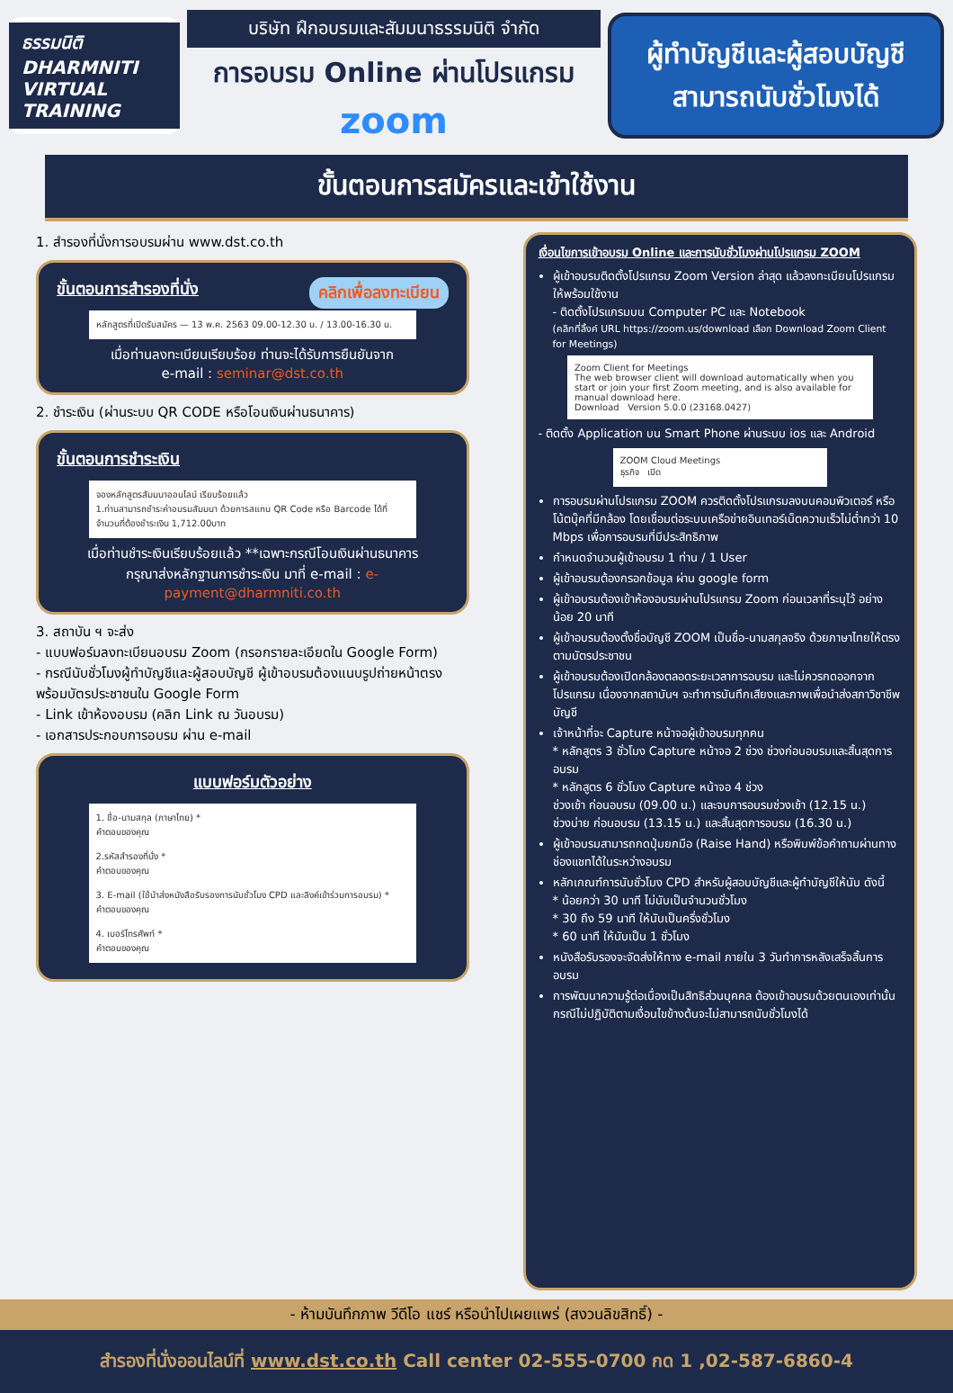ธรรมนิติ DHARMNITI
VIRTUAL
TRAINING
บริษัท ฝึกอบรมและสัมมนาธรรมนิติ จำกัด
การอบรม Online ผ่านโปรแกรม
zoom
ผู้ทำบัญชีและผู้สอบบัญชี
สามารถนับชั่วโมงได้
ขั้นตอนการสมัครและเข้าใช้งาน
1. สำรองที่นั่งการอบรมผ่าน www.dst.co.th
ขั้นตอนการสำรองที่นั่ง คลิกเพื่อลงทะเบียน
หลักสูตรที่เปิดรับสมัคร — 13 พ.ค. 2563 09.00-12.30 น. / 13.00-16.30 น.
เมื่อท่านลงทะเบียนเรียบร้อย ท่านจะได้รับการยืนยันจาก
e-mail : seminar@dst.co.th
2. ชำระเงิน (ผ่านระบบ QR CODE หรือโอนเงินผ่านธนาคาร)
ขั้นตอนการชำระเงิน
จองหลักสูตรสัมมนาออนไลน์ เรียบร้อยแล้ว
1.ท่านสามารถชำระค่าอบรมสัมมนา ด้วยการสแกน QR Code หรือ Barcode ได้ที่
จำนวนที่ต้องชำระเงิน 1,712.00บาท
เมื่อท่านชำระเงินเรียบร้อยแล้ว **เฉพาะกรณีโอนเงินผ่านธนาคาร
กรุณาส่งหลักฐานการชำระเงิน มาที่ e-mail : e-payment@dharmniti.co.th
3. สถาบัน ฯ จะส่ง
- แบบฟอร์มลงทะเบียนอบรม Zoom (กรอกรายละเอียดใน Google Form)
- กรณีนับชั่วโมงผู้ทำบัญชีและผู้สอบบัญชี ผู้เข้าอบรมต้องแนบรูปถ่ายหน้าตรงพร้อมบัตรประชาชนใน Google Form
- Link เข้าห้องอบรม (คลิก Link ณ วันอบรม)
- เอกสารประกอบการอบรม ผ่าน e-mail
แบบฟอร์มตัวอย่าง
1. ชื่อ-นามสกุล (ภาษาไทย) *
คำตอบของคุณ
2.รหัสสำรองที่นั่ง *
คำตอบของคุณ
3. E-mail (ใช้นำส่งหนังสือรับรองการนับชั่วโมง CPD และลิงค์เข้าร่วมการอบรม) *
คำตอบของคุณ
4. เบอร์โทรศัพท์ *
คำตอบของคุณ
เงื่อนไขการเข้าอบรม Online และการนับชั่วโมงผ่านโปรแกรม ZOOM
ผู้เข้าอบรมติดตั้งโปรแกรม Zoom Version ล่าสุด แล้วลงทะเบียนโปรแกรมให้พร้อมใช้งาน
- ติดตั้งโปรแกรมบน Computer PC และ Notebook
(คลิกที่ลิ้งค์ URL https://zoom.us/download เลือก Download Zoom Client for Meetings)
Zoom Client for Meetings
The web browser client will download automatically when you start or join your first Zoom meeting, and is also available for manual download here.
Download Version 5.0.0 (23168.0427)
- ติดตั้ง Application บน Smart Phone ผ่านระบบ ios และ Android
ZOOM Cloud Meetings
ธุรกิจ เปิด
การอบรมผ่านโปรแกรม ZOOM ควรติดตั้งโปรแกรมลงบนคอมพิวเตอร์ หรือ โน้ตบุ๊คที่มีกล้อง โดยเชื่อมต่อระบบเครือข่ายอินเทอร์เน็ตความเร็วไม่ต่ำกว่า 10 Mbps เพื่อการอบรมที่มีประสิทธิภาพ
กำหนดจำนวนผู้เข้าอบรม 1 ท่าน / 1 User
ผู้เข้าอบรมต้องกรอกข้อมูล ผ่าน google form
ผู้เข้าอบรมต้องเข้าห้องอบรมผ่านโปรแกรม Zoom ก่อนเวลาที่ระบุไว้ อย่างน้อย 20 นาที
ผู้เข้าอบรมต้องตั้งชื่อบัญชี ZOOM เป็นชื่อ-นามสกุลจริง ด้วยภาษาไทยให้ตรงตามบัตรประชาชน
ผู้เข้าอบรมต้องเปิดกล้องตลอดระยะเวลาการอบรม และไม่ควรกดออกจากโปรแกรม เนื่องจากสถาบันฯ จะทำการบันทึกเสียงและภาพเพื่อนำส่งสภาวิชาชีพบัญชี
เจ้าหน้าที่จะ Capture หน้าจอผู้เข้าอบรมทุกคน
* หลักสูตร 3 ชั่วโมง Capture หน้าจอ 2 ช่วง ช่วงก่อนอบรมและสิ้นสุดการอบรม
* หลักสูตร 6 ชั่วโมง Capture หน้าจอ 4 ช่วง
ช่วงเช้า ก่อนอบรม (09.00 น.) และจบการอบรมช่วงเช้า (12.15 น.)
ช่วงบ่าย ก่อนอบรม (13.15 น.) และสิ้นสุดการอบรม (16.30 น.)
ผู้เข้าอบรมสามารถกดปุ่มยกมือ (Raise Hand) หรือพิมพ์ข้อคำถามผ่านทางช่องแชทได้ในระหว่างอบรม
หลักเกณฑ์การนับชั่วโมง CPD สำหรับผู้สอบบัญชีและผู้ทำบัญชีให้นับ ดังนี้
* น้อยกว่า 30 นาที ไม่นับเป็นจำนวนชั่วโมง
* 30 ถึง 59 นาที ให้นับเป็นครึ่งชั่วโมง
* 60 นาที ให้นับเป็น 1 ชั่วโมง
หนังสือรับรองจะจัดส่งให้ทาง e-mail ภายใน 3 วันทำการหลังเสร็จสิ้นการอบรม
การพัฒนาความรู้ต่อเนื่องเป็นสิทธิส่วนบุคคล ต้องเข้าอบรมด้วยตนเองเท่านั้น กรณีไม่ปฏิบัติตามเงื่อนไขข้างต้นจะไม่สามารถนับชั่วโมงได้
- ห้ามบันทึกภาพ วีดีโอ แชร์ หรือนำไปเผยแพร่ (สงวนลิขสิทธิ์) -
สำรองที่นั่งออนไลน์ที่ www.dst.co.th Call center 02-555-0700 กด 1 ,02-587-6860-4